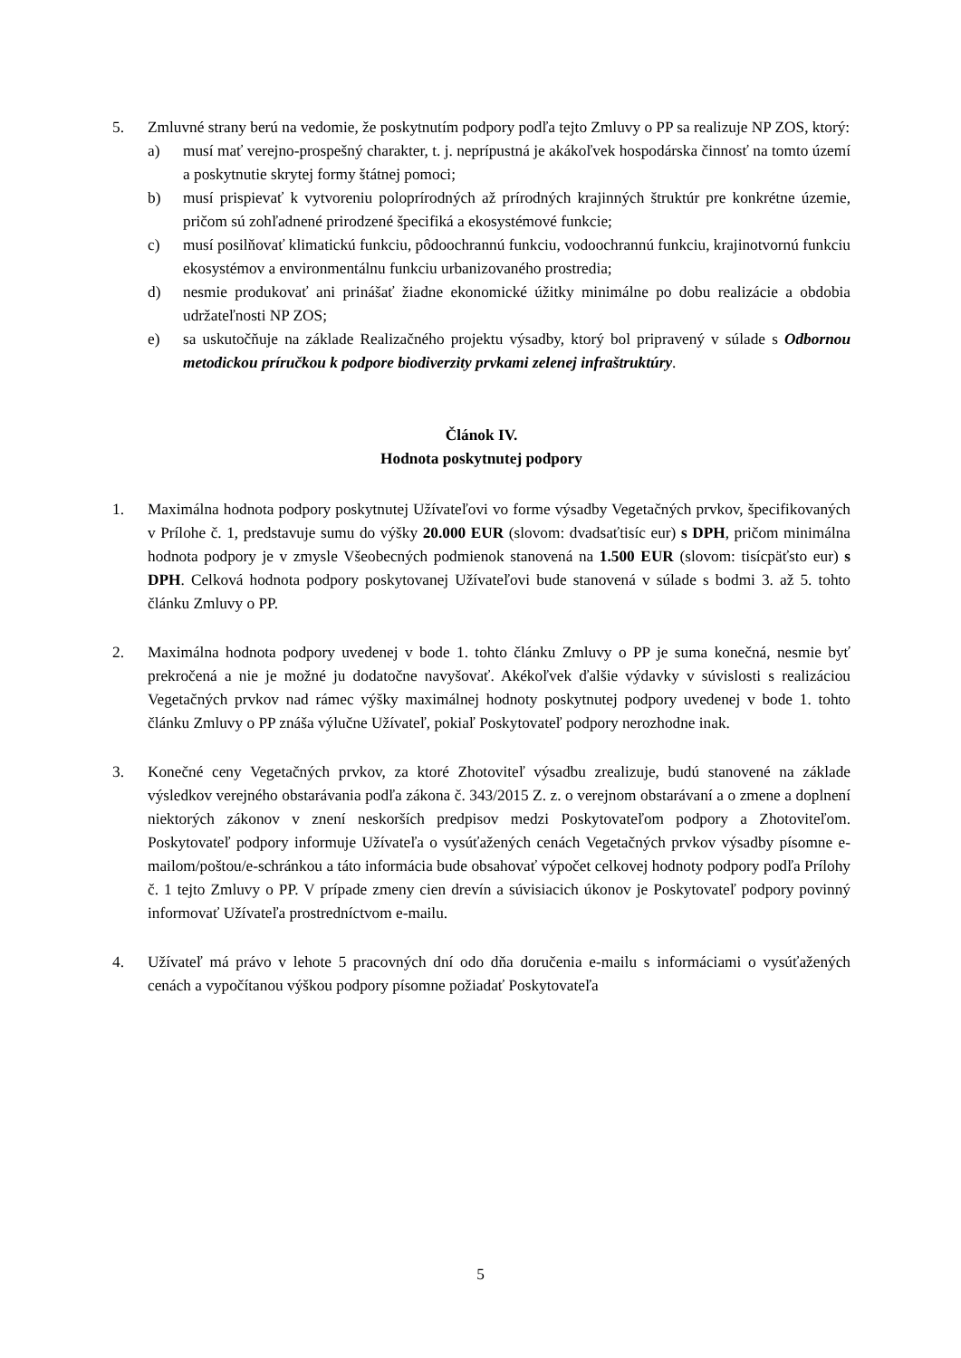5. Zmluvné strany berú na vedomie, že poskytnutím podpory podľa tejto Zmluvy o PP sa realizuje NP ZOS, ktorý:
a) musí mať verejno-prospešný charakter, t. j. neprípustná je akákoľvek hospodárska činnosť na tomto území a poskytnutie skrytej formy štátnej pomoci;
b) musí prispievať k vytvoreniu poloprírodných až prírodných krajinných štruktúr pre konkrétne územie, pričom sú zohľadnené prirodzené špecifiká a ekosystémové funkcie;
c) musí posilňovať klimatickú funkciu, pôdoochrannú funkciu, vodoochrannú funkciu, krajinotvornú funkciu ekosystémov a environmentálnu funkciu urbanizovaného prostredia;
d) nesmie produkovať ani prinášať žiadne ekonomické úžitky minimálne po dobu realizácie a obdobia udržateľnosti NP ZOS;
e) sa uskutočňuje na základe Realizačného projektu výsadby, ktorý bol pripravený v súlade s Odbornou metodickou príručkou k podpore biodiverzity prvkami zelenej infraštruktúry.
Článok IV.
Hodnota poskytnutej podpory
1. Maximálna hodnota podpory poskytnutej Užívateľovi vo forme výsadby Vegetačných prvkov, špecifikovaných v Prílohe č. 1, predstavuje sumu do výšky 20.000 EUR (slovom: dvadsaťtisíc eur) s DPH, pričom minimálna hodnota podpory je v zmysle Všeobecných podmienok stanovená na 1.500 EUR (slovom: tisícpäťsto eur) s DPH. Celková hodnota podpory poskytovanej Užívateľovi bude stanovená v súlade s bodmi 3. až 5. tohto článku Zmluvy o PP.
2. Maximálna hodnota podpory uvedenej v bode 1. tohto článku Zmluvy o PP je suma konečná, nesmie byť prekročená a nie je možné ju dodatočne navyšovať. Akékoľvek ďalšie výdavky v súvislosti s realizáciou Vegetačných prvkov nad rámec výšky maximálnej hodnoty poskytnutej podpory uvedenej v bode 1. tohto článku Zmluvy o PP znáša výlučne Užívateľ, pokiaľ Poskytovateľ podpory nerozhodne inak.
3. Konečné ceny Vegetačných prvkov, za ktoré Zhotoviteľ výsadbu zrealizuje, budú stanovené na základe výsledkov verejného obstarávania podľa zákona č. 343/2015 Z. z. o verejnom obstarávaní a o zmene a doplnení niektorých zákonov v znení neskorších predpisov medzi Poskytovateľom podpory a Zhotoviteľom. Poskytovateľ podpory informuje Užívateľa o vysúťažených cenách Vegetačných prvkov výsadby písomne e-mailom/poštou/e-schránkou a táto informácia bude obsahovať výpočet celkovej hodnoty podpory podľa Prílohy č. 1 tejto Zmluvy o PP. V prípade zmeny cien drevín a súvisiacich úkonov je Poskytovateľ podpory povinný informovať Užívateľa prostredníctvom e-mailu.
4. Užívateľ má právo v lehote 5 pracovných dní odo dňa doručenia e-mailu s informáciami o vysúťažených cenách a vypočítanou výškou podpory písomne požiadať Poskytovateľa
5